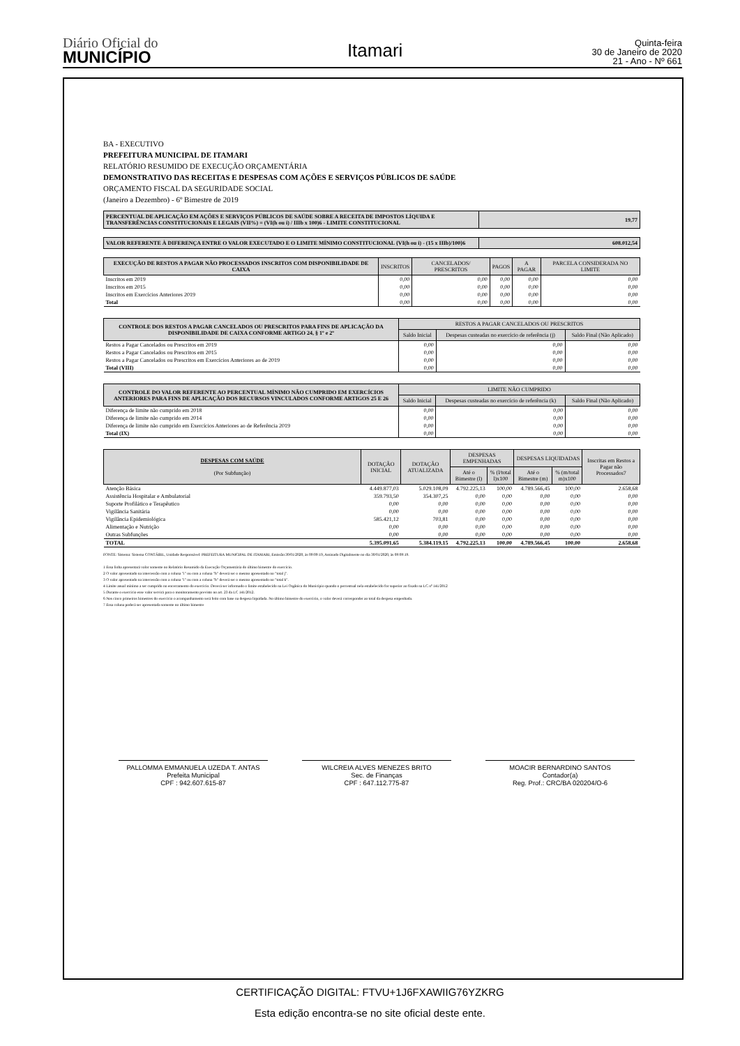Diário Oficial do
MUNICÍPIO
Itamari
Quinta-feira
30 de Janeiro de 2020
21 - Ano - Nº 661
BA - EXECUTIVO
PREFEITURA MUNICIPAL DE ITAMARI
RELATÓRIO RESUMIDO DE EXECUÇÃO ORÇAMENTÁRIA
DEMONSTRATIVO DAS RECEITAS E DESPESAS COM AÇÕES E SERVIÇOS PÚBLICOS DE SAÚDE
ORÇAMENTO FISCAL DA SEGURIDADE SOCIAL
(Janeiro a Dezembro) - 6º Bimestre de 2019
| PERCENTUAL DE APLICAÇÃO EM AÇÕES E SERVIÇOS PÚBLICOS DE SAÚDE SOBRE A RECEITA DE IMPOSTOS LÍQUIDA E TRANSFERÊNCIAS CONSTITUCIONAIS E LEGAIS (VII%) = (VI(h ou i) / IIIb x 100)6 - LIMITE CONSTITUCIONAL | 19,77 |
| --- | --- |
| VALOR REFERENTE À DIFERENÇA ENTRE O VALOR EXECUTADO E O LIMITE MÍNIMO CONSTITUCIONAL {VI(h ou i) - (15 x IIIb)/100}6 | 608.012,54 |
| --- | --- |
| EXECUÇÃO DE RESTOS A PAGAR NÃO PROCESSADOS INSCRITOS COM DISPONIBILIDADE DE CAIXA | INSCRITOS | CANCELADOS/ PRESCRITOS | PAGOS | A PAGAR | PARCELA CONSIDERADA NO LIMITE |
| --- | --- | --- | --- | --- | --- |
| Inscritos em 2019 | 0,00 | 0,00 | 0,00 | 0,00 | 0,00 |
| Inscritos em 2015 | 0,00 | 0,00 | 0,00 | 0,00 | 0,00 |
| Inscritos em Exercícios Anteriores 2019 | 0,00 | 0,00 | 0,00 | 0,00 | 0,00 |
| Total | 0,00 | 0,00 | 0,00 | 0,00 | 0,00 |
| CONTROLE DOS RESTOS A PAGAR CANCELADOS OU PRESCRITOS PARA FINS DE APLICAÇÃO DA DISPONIBILIDADE DE CAIXA CONFORME ARTIGO 24, § 1º e 2º | RESTOS A PAGAR CANCELADOS OU PRESCRITOS | | |
| --- | --- | --- | --- |
| | Saldo Inicial | Despesas custeadas no exercício de referência (j) | Saldo Final (Não Aplicado) |
| Restos a Pagar Cancelados ou Prescritos em 2019 | 0,00 | 0,00 | 0,00 |
| Restos a Pagar Cancelados ou Prescritos em 2015 | 0,00 | 0,00 | 0,00 |
| Restos a Pagar Cancelados ou Prescritos em Exercícios Anteriores ao de 2019 | 0,00 | 0,00 | 0,00 |
| Total (VIII) | 0,00 | 0,00 | 0,00 |
| CONTROLE DO VALOR REFERENTE AO PERCENTUAL MÍNIMO NÃO CUMPRIDO EM EXERCÍCIOS ANTERIORES PARA FINS DE APLICAÇÃO DOS RECURSOS VINCULADOS CONFORME ARTIGOS 25 E 26 | LIMITE NÃO CUMPRIDO | | |
| --- | --- | --- | --- |
| | Saldo Inicial | Despesas custeadas no exercício de referência (k) | Saldo Final (Não Aplicado) |
| Diferença de limite não cumprido em 2018 | 0,00 | 0,00 | 0,00 |
| Diferença de limite não cumprido em 2014 | 0,00 | 0,00 | 0,00 |
| Diferença de limite não cumprido em Exercícios Anteriores ao de Referência 2019 | 0,00 | 0,00 | 0,00 |
| Total (IX) | 0,00 | 0,00 | 0,00 |
| DESPESAS COM SAÚDE (Por Subfunção) | DOTAÇÃO INICIAL | DOTAÇÃO ATUALIZADA | DESPESAS EMPENHADAS | | DESPESAS LIQUIDADAS | | Inscritas em Restos a Pagar não Processados7 |
| --- | --- | --- | --- | --- | --- | --- | --- |
| | | | Até o Bimestre (l) | % (l/total l)x100 | Até o Bimestre (m) | % (m/total m)x100 | |
| Atenção Básica | 4.449.877,03 | 5.029.108,09 | 4.792.225,13 | 100,00 | 4.789.566,45 | 100,00 | 2.658,68 |
| Assistência Hospitalar e Ambulatorial | 359.793,50 | 354.307,25 | 0,00 | 0,00 | 0,00 | 0,00 | 0,00 |
| Suporte Profilático e Terapêutico | 0,00 | 0,00 | 0,00 | 0,00 | 0,00 | 0,00 | 0,00 |
| Vigilância Sanitária | 0,00 | 0,00 | 0,00 | 0,00 | 0,00 | 0,00 | 0,00 |
| Vigilância Epidemiológica | 585.421,12 | 703,81 | 0,00 | 0,00 | 0,00 | 0,00 | 0,00 |
| Alimentação e Nutrição | 0,00 | 0,00 | 0,00 | 0,00 | 0,00 | 0,00 | 0,00 |
| Outras Subfunções | 0,00 | 0,00 | 0,00 | 0,00 | 0,00 | 0,00 | 0,00 |
| TOTAL | 5.395.091,65 | 5.384.119,15 | 4.792.225,13 | 100,00 | 4.789.566,45 | 100,00 | 2.658,68 |
FONTE: Sistema: Sistema CONTÁBIL, Unidade Responsável: PREFEITURA MUNICIPAL DE ITAMARI, Emissão:30/01/2020, às 09:09:19, Assinado Digitalmente no dia 30/01/2020, às 09:09:19.
1 Essa linha apresentará valor somente no Relatório Resumido da Execução Orçamentária do último bimestre do exercício.
2 O valor apresentado na intercessão com a coluna "i" ou com a coluna "h" deverá ser o mesmo apresentado no "total j".
3 O valor apresentado na intercessão com a coluna "i" ou com a coluna "h" deverá ser o mesmo apresentado no "total k".
4 Limite anual mínimo a ser cumprido no encerramento do exercício. Deverá ser informado o limite estabelecido na Lei Orgânica do Município quando o percentual nela estabelecido for superior ao fixado na LC nº 141/2012
5 Durante o exercício esse valor servirá para o monitoramento previsto no art. 23 da LC 141/2012.
6 Nos cinco primeiros bimestres do exercício o acompanhamento será feito com base na despesa liquidada. No último bimestre do exercício, o valor deverá corresponder ao total da despesa empenhada.
7 Essa coluna poderá ser apresentada somente no último bimestre
PALLOMMA EMMANUELA UZEDA T. ANTAS
Prefeita Municipal
CPF : 942.607.615-87
WILCREIA ALVES MENEZES BRITO
Sec. de Finanças
CPF : 647.112.775-87
MOACIR BERNARDINO SANTOS
Contador(a)
Reg. Prof.: CRC/BA 020204/O-6
CERTIFICAÇÃO DIGITAL: FTVU+1J6FXAWIIG76YZKRG
Esta edição encontra-se no site oficial deste ente.